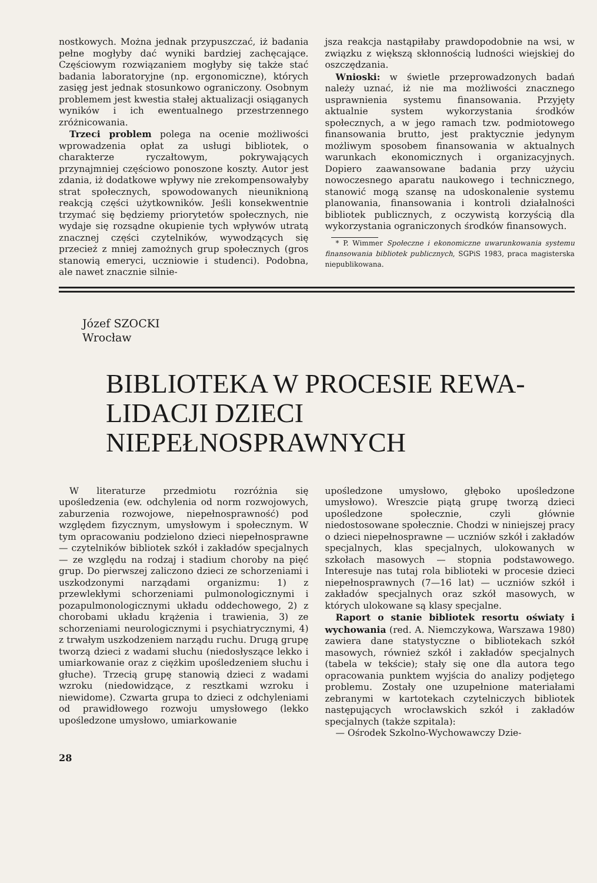nostkowych. Można jednak przypuszczać, iż badania pełne mogłyby dać wyniki bardziej zachęcające. Częściowym rozwiązaniem mogłyby się także stać badania laboratoryjne (np. ergonomiczne), których zasięg jest jednak stosunkowo ograniczony. Osobnym problemem jest kwestia stałej aktualizacji osiąganych wyników i ich ewentualnego przestrzennego zróżnicowania.
Trzeci problem polega na ocenie możliwości wprowadzenia opłat za usługi bibliotek, o charakterze ryczałtowym, pokrywających przynajmniej częściowo ponoszone koszty. Autor jest zdania, iż dodatkowe wpływy nie zrekompensowałyby strat społecznych, spowodowanych nieuniknioną reakcją części użytkowników. Jeśli konsekwentnie trzymać się będziemy priorytetów społecznych, nie wydaje się rozsądne okupienie tych wpływów utratą znacznej części czytelników, wywodzących się przecież z mniej zamożnych grup społecznych (gros stanowią emeryci, uczniowie i studenci). Podobna, ale nawet znacznie silnie-
jsza reakcja nastąpiłaby prawdopodobnie na wsi, w związku z większą skłonnością ludności wiejskiej do oszczędzania.
Wnioski: w świetle przeprowadzonych badań należy uznać, iż nie ma możliwości znacznego usprawnienia systemu finansowania. Przyjęty aktualnie system wykorzystania środków społecznych, a w jego ramach tzw. podmiotowego finansowania brutto, jest praktycznie jedynym możliwym sposobem finansowania w aktualnych warunkach ekonomicznych i organizacyjnych. Dopiero zaawansowane badania przy użyciu nowoczesnego aparatu naukowego i technicznego, stanowić mogą szansę na udoskonalenie systemu planowania, finansowania i kontroli działalności bibliotek publicznych, z oczywistą korzyścią dla wykorzystania ograniczonych środków finansowych.
* P. Wimmer Społeczne i ekonomiczne uwarunkowania systemu finansowania bibliotek publicznych, SGPiS 1983, praca magisterska niepublikowana.
Józef SZOCKI
Wrocław
BIBLIOTEKA W PROCESIE REWA-
LIDACJI DZIECI NIEPEŁNOSPRAWNYCH
W literaturze przedmiotu rozróżnia się upośledzenia (ew. odchylenia od norm rozwojowych, zaburzenia rozwojowe, niepełnosprawność) pod względem fizycznym, umysłowym i społecznym. W tym opracowaniu podzielono dzieci niepełnosprawne — czytelników bibliotek szkół i zakładów specjalnych — ze względu na rodzaj i stadium choroby na pięć grup. Do pierwszej zaliczono dzieci ze schorzeniami i uszkodzonymi narządami organizmu: 1) z przewlekłymi schorzeniami pulmonologicznymi i pozapulmonologicznymi układu oddechowego, 2) z chorobami układu krążenia i trawienia, 3) ze schorzeniami neurologicznymi i psychiatrycznymi, 4) z trwałym uszkodzeniem narządu ruchu. Drugą grupę tworzą dzieci z wadami słuchu (niedosłyszące lekko i umiarkowanie oraz z ciężkim upośledzeniem słuchu i głuche). Trzecią grupę stanowią dzieci z wadami wzroku (niedowidzące, z resztkami wzroku i niewidome). Czwarta grupa to dzieci z odchyleniami od prawidłowego rozwoju umysłowego (lekko upośledzone umysłowo, umiarkowanie
upośledzone umysłowo, głęboko upośledzone umysłowo). Wreszcie piątą grupę tworzą dzieci upośledzone społecznie, czyli głównie niedostosowane społecznie. Chodzi w niniejszej pracy o dzieci niepełnosprawne — uczniów szkół i zakładów specjalnych, klas specjalnych, ulokowanych w szkołach masowych — stopnia podstawowego. Interesuje nas tutaj rola biblioteki w procesie dzieci niepełnosprawnych (7—16 lat) — uczniów szkół i zakładów specjalnych oraz szkół masowych, w których ulokowane są klasy specjalne.
Raport o stanie bibliotek resortu oświaty i wychowania (red. A. Niemczykowa, Warszawa 1980) zawiera dane statystyczne o bibliotekach szkół masowych, również szkół i zakładów specjalnych (tabela w tekście); stały się one dla autora tego opracowania punktem wyjścia do analizy podjętego problemu. Zostały one uzupełnione materiałami zebranymi w kartotekach czytelniczych bibliotek następujących wrocławskich szkół i zakładów specjalnych (także szpitala):
— Ośrodek Szkolno-Wychowawczy Dzie-
28